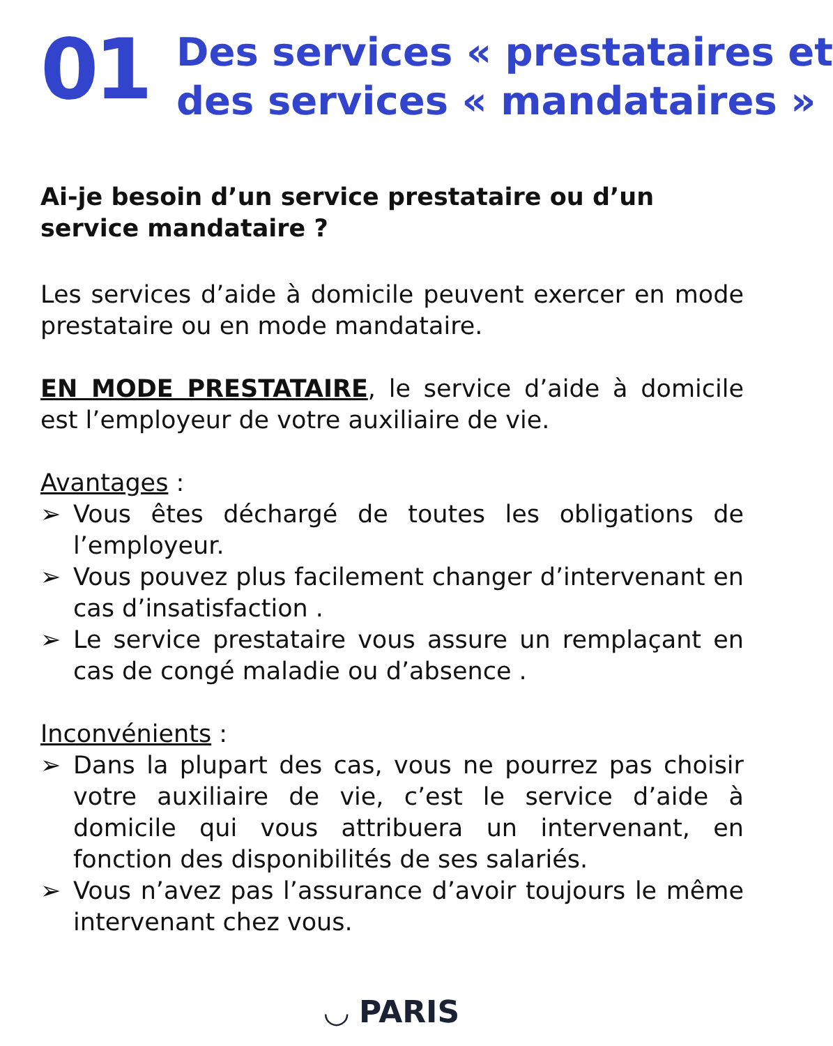01
Des services « prestataires et
des services « mandataires »
Ai-je besoin d’un service prestataire ou d’un service mandataire ?
Les services d’aide à domicile peuvent exercer en mode prestataire ou en mode mandataire.
EN MODE PRESTATAIRE, le service d’aide à domicile est l’employeur de votre auxiliaire de vie.
Avantages :
➢ Vous êtes déchargé de toutes les obligations de l’employeur.
➢ Vous pouvez plus facilement changer d’intervenant en cas d’insatisfaction .
➢ Le service prestataire vous assure un remplaçant en cas de congé maladie ou d’absence .
Inconvénients :
➢ Dans la plupart des cas, vous ne pourrez pas choisir votre auxiliaire de vie, c’est le service d’aide à domicile qui vous attribuera un intervenant, en fonction des disponibilités de ses salariés.
➢ Vous n’avez pas l’assurance d’avoir toujours le même intervenant chez vous.
◡ PARIS